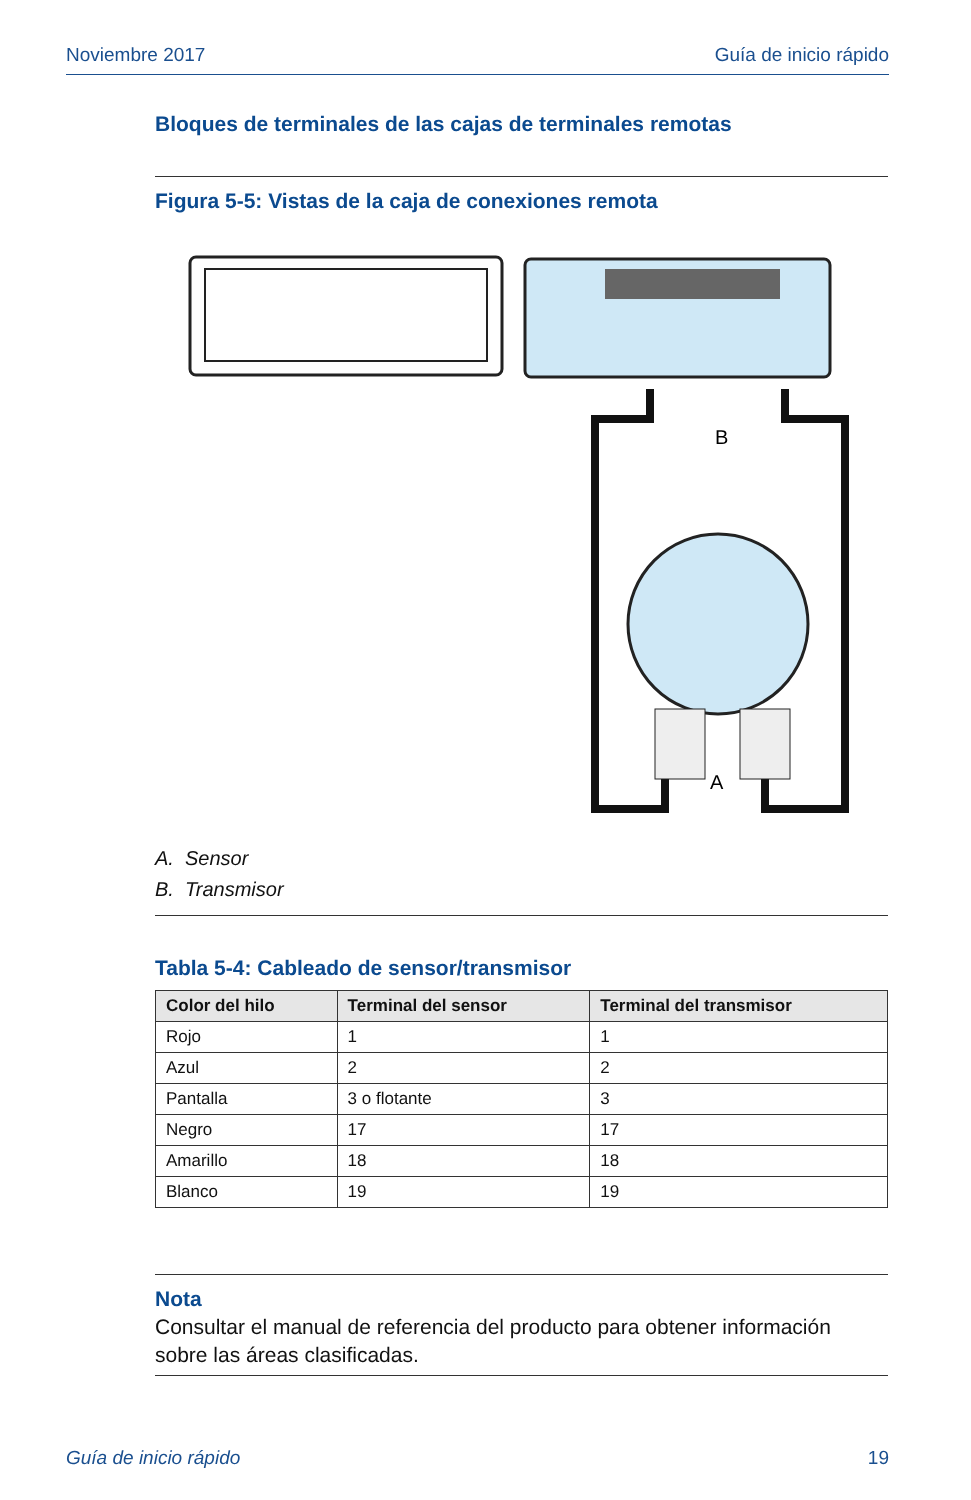Noviembre 2017 Guía de inicio rápido
Bloques de terminales de las cajas de terminales remotas
Figura 5-5: Vistas de la caja de conexiones remota
B
A
A. Sensor
B. Transmisor
Tabla 5-4: Cableado de sensor/transmisor
| Color del hilo | Terminal del sensor | Terminal del transmisor |
| --- | --- | --- |
| Rojo | 1 | 1 |
| Azul | 2 | 2 |
| Pantalla | 3 o flotante | 3 |
| Negro | 17 | 17 |
| Amarillo | 18 | 18 |
| Blanco | 19 | 19 |
Nota
Consultar el manual de referencia del producto para obtener información sobre las áreas clasificadas.
Guía de inicio rápido 19